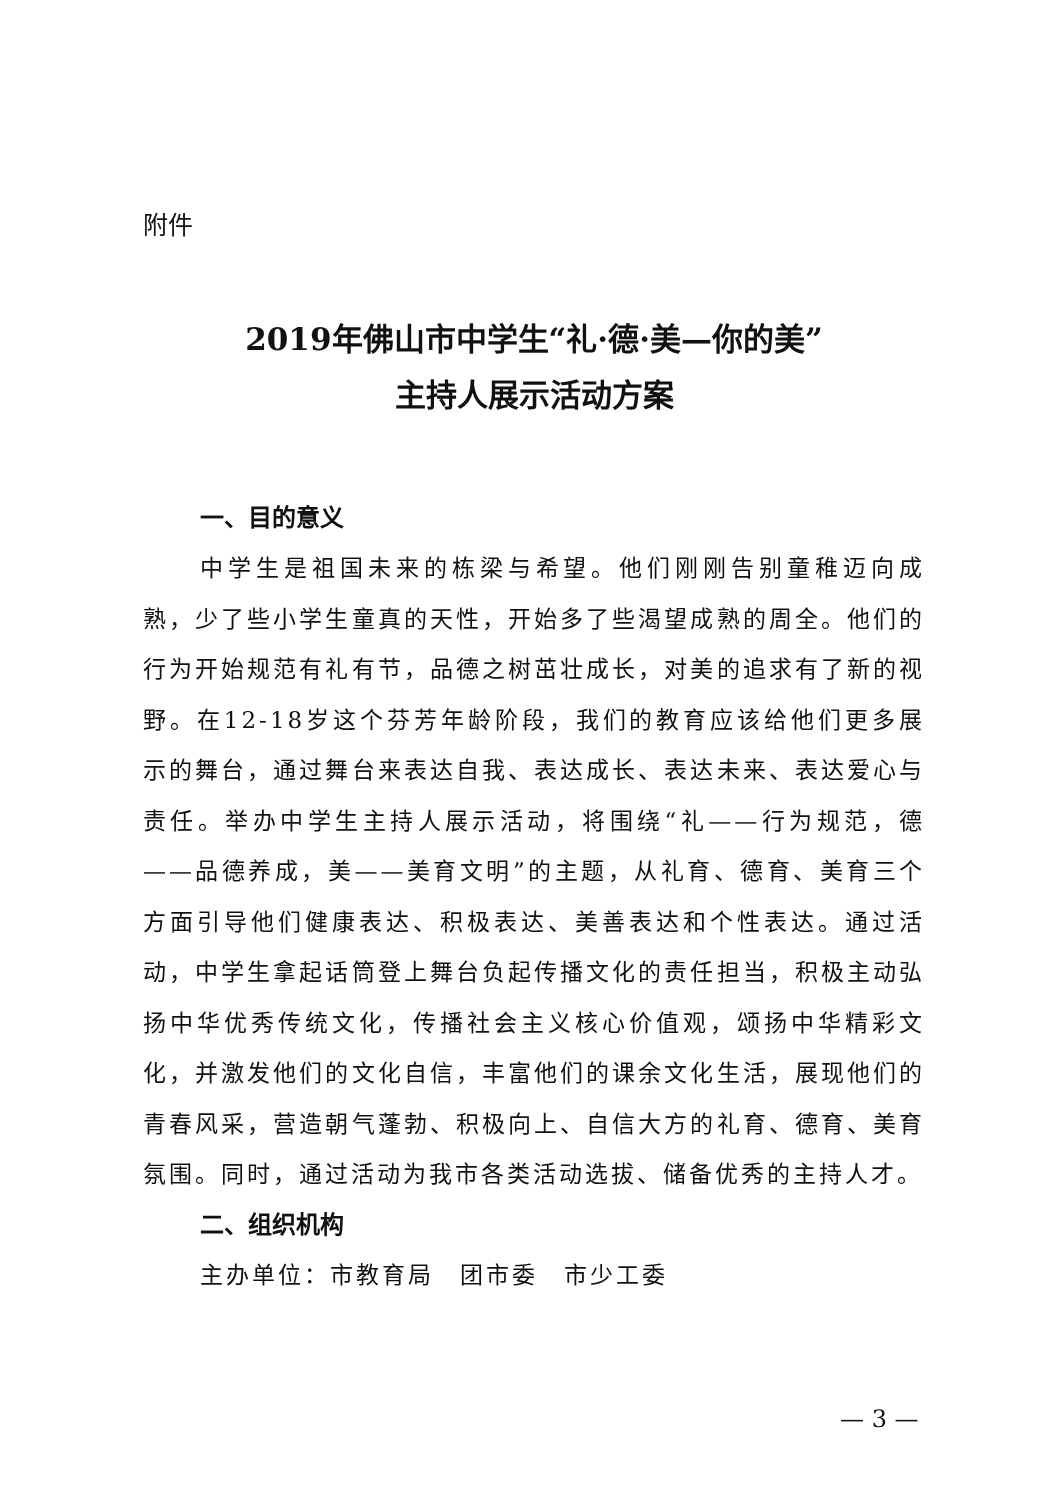附件
2019年佛山市中学生“礼·德·美—你的美”
主持人展示活动方案
一、目的意义
中学生是祖国未来的栋梁与希望。他们刚刚告别童稚迈向成熟，少了些小学生童真的天性，开始多了些渴望成熟的周全。他们的行为开始规范有礼有节，品德之树茁壮成长，对美的追求有了新的视野。在12-18岁这个芬芳年龄阶段，我们的教育应该给他们更多展示的舞台，通过舞台来表达自我、表达成长、表达未来、表达爱心与责任。举办中学生主持人展示活动，将围绕“礼——行为规范，德——品德养成，美——美育文明”的主题，从礼育、德育、美育三个方面引导他们健康表达、积极表达、美善表达和个性表达。通过活动，中学生拿起话筒登上舞台负起传播文化的责任担当，积极主动弘扬中华优秀传统文化，传播社会主义核心价值观，颂扬中华精彩文化，并激发他们的文化自信，丰富他们的课余文化生活，展现他们的青春风采，营造朝气蓬勃、积极向上、自信大方的礼育、德育、美育氛围。同时，通过活动为我市各类活动选拔、储备优秀的主持人才。
二、组织机构
主办单位：市教育局　团市委　市少工委
— 3 —